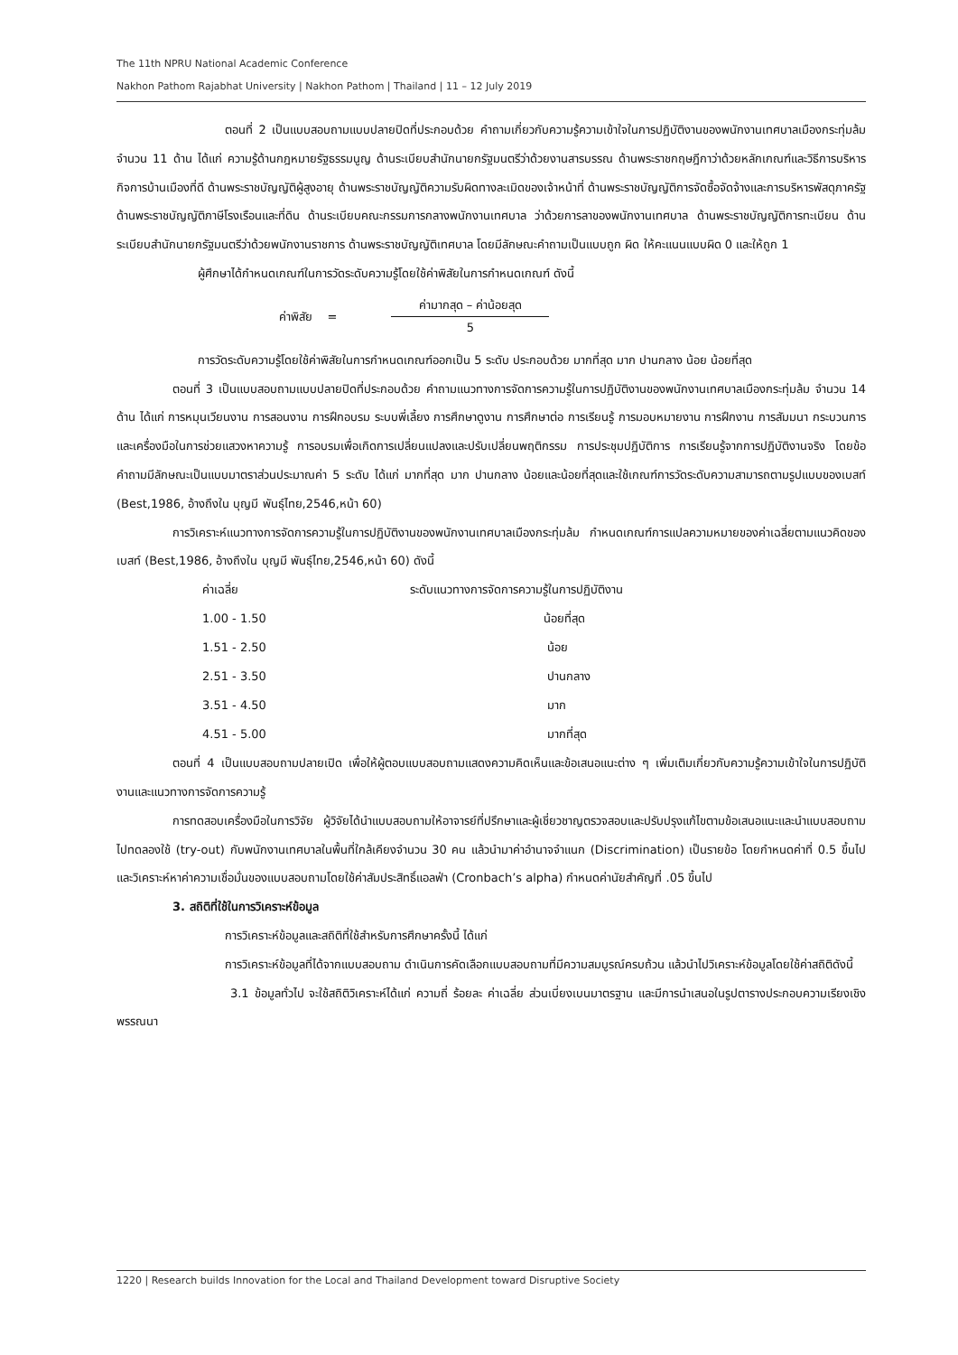The 11th NPRU National Academic Conference
Nakhon Pathom Rajabhat University | Nakhon Pathom | Thailand | 11 – 12 July 2019
ตอนที่ 2 เป็นแบบสอบถามแบบปลายปิดที่ประกอบด้วย คำถามเกี่ยวกับความรู้ความเข้าใจในการปฏิบัติงานของพนักงานเทศบาลเมืองกระทุ่มล้ม จำนวน 11 ด้าน ได้แก่ ความรู้ด้านกฎหมายรัฐธรรมนูญ ด้านระเบียบสำนักนายกรัฐมนตรีว่าด้วยงานสารบรรณ ด้านพระราชกฤษฎีกาว่าด้วยหลักเกณฑ์และวิธีการบริหารกิจการบ้านเมืองที่ดี ด้านพระราชบัญญัติผู้สูงอายุ ด้านพระราชบัญญัติความรับผิดทางละเมิดของเจ้าหน้าที่ ด้านพระราชบัญญัติการจัดซื้อจัดจ้างและการบริหารพัสดุภาครัฐ ด้านพระราชบัญญัติภาษีโรงเรือนและที่ดิน ด้านระเบียบคณะกรรมการกลางพนักงานเทศบาล ว่าด้วยการลาของพนักงานเทศบาล ด้านพระราชบัญญัติการทะเบียน ด้านระเบียบสำนักนายกรัฐมนตรีว่าด้วยพนักงานราชการ ด้านพระราชบัญญัติเทศบาล โดยมีลักษณะคำถามเป็นแบบถูก ผิด ให้คะแนนแบบผิด 0 และให้ถูก 1
ผู้ศึกษาได้กำหนดเกณฑ์ในการวัดระดับความรู้โดยใช้ค่าพิสัยในการกำหนดเกณฑ์ ดังนี้
ค่าพิสัย =
ค่ามากสุด – ค่าน้อยสุด
5
การวัดระดับความรู้โดยใช้ค่าพิสัยในการกำหนดเกณฑ์ออกเป็น 5 ระดับ ประกอบด้วย มากที่สุด มาก ปานกลาง น้อย น้อยที่สุด
ตอนที่ 3 เป็นแบบสอบถามแบบปลายปิดที่ประกอบด้วย คำถามแนวทางการจัดการความรู้ในการปฏิบัติงานของพนักงานเทศบาลเมืองกระทุ่มล้ม จำนวน 14 ด้าน ได้แก่ การหมุนเวียนงาน การสอนงาน การฝึกอบรม ระบบพี่เลี้ยง การศึกษาดูงาน การศึกษาต่อ การเรียนรู้ การมอบหมายงาน การฝึกงาน การสัมมนา กระบวนการและเครื่องมือในการช่วยแสวงหาความรู้ การอบรมเพื่อเกิดการเปลี่ยนแปลงและปรับเปลี่ยนพฤติกรรม การประชุมปฏิบัติการ การเรียนรู้จากการปฏิบัติงานจริง โดยข้อคำถามมีลักษณะเป็นแบบมาตราส่วนประมาณค่า 5 ระดับ ได้แก่ มากที่สุด มาก ปานกลาง น้อยและน้อยที่สุดและใช้เกณฑ์การวัดระดับความสามารถตามรูปแบบของเบสท์ (Best,1986, อ้างถึงใน บุญมี พันธุ์ไทย,2546,หน้า 60)
การวิเคราะห์แนวทางการจัดการความรู้ในการปฏิบัติงานของพนักงานเทศบาลเมืองกระทุ่มล้ม กำหนดเกณฑ์การแปลความหมายของค่าเฉลี่ยตามแนวคิดของเบสท์ (Best,1986, อ้างถึงใน บุญมี พันธุ์ไทย,2546,หน้า 60) ดังนี้
| ค่าเฉลี่ย | ระดับแนวทางการจัดการความรู้ในการปฏิบัติงาน |
| --- | --- |
| 1.00 - 1.50 | น้อยที่สุด |
| 1.51 - 2.50 | น้อย |
| 2.51 - 3.50 | ปานกลาง |
| 3.51 - 4.50 | มาก |
| 4.51 - 5.00 | มากที่สุด |
ตอนที่ 4 เป็นแบบสอบถามปลายเปิด เพื่อให้ผู้ตอบแบบสอบถามแสดงความคิดเห็นและข้อเสนอแนะต่าง ๆ เพิ่มเติมเกี่ยวกับความรู้ความเข้าใจในการปฏิบัติงานและแนวทางการจัดการความรู้
การทดสอบเครื่องมือในการวิจัย ผู้วิจัยได้นำแบบสอบถามให้อาจารย์ที่ปรึกษาและผู้เชี่ยวชาญตรวจสอบและปรับปรุงแก้ไขตามข้อเสนอแนะและนำแบบสอบถามไปทดลองใช้ (try-out) กับพนักงานเทศบาลในพื้นที่ใกล้เคียงจำนวน 30 คน แล้วนำมาค่าอำนาจจำแนก (Discrimination) เป็นรายข้อ โดยกำหนดค่าที่ 0.5 ขึ้นไป และวิเคราะห์หาค่าความเชื่อมั่นของแบบสอบถามโดยใช้ค่าสัมประสิทธิ์แอลฟ่า (Cronbach’s alpha) กำหนดค่านัยสำคัญที่ .05 ขึ้นไป
3. สถิติที่ใช้ในการวิเคราะห์ข้อมูล
การวิเคราะห์ข้อมูลและสถิติที่ใช้สำหรับการศึกษาครั้งนี้ ได้แก่
การวิเคราะห์ข้อมูลที่ได้จากแบบสอบถาม ดำเนินการคัดเลือกแบบสอบถามที่มีความสมบูรณ์ครบถ้วน แล้วนำไปวิเคราะห์ข้อมูลโดยใช้ค่าสถิติดังนี้
3.1 ข้อมูลทั่วไป จะใช้สถิติวิเคราะห์ได้แก่ ความถี่ ร้อยละ ค่าเฉลี่ย ส่วนเบี่ยงเบนมาตรฐาน และมีการนำเสนอในรูปตารางประกอบความเรียงเชิงพรรณนา
1220 | Research builds Innovation for the Local and Thailand Development toward Disruptive Society